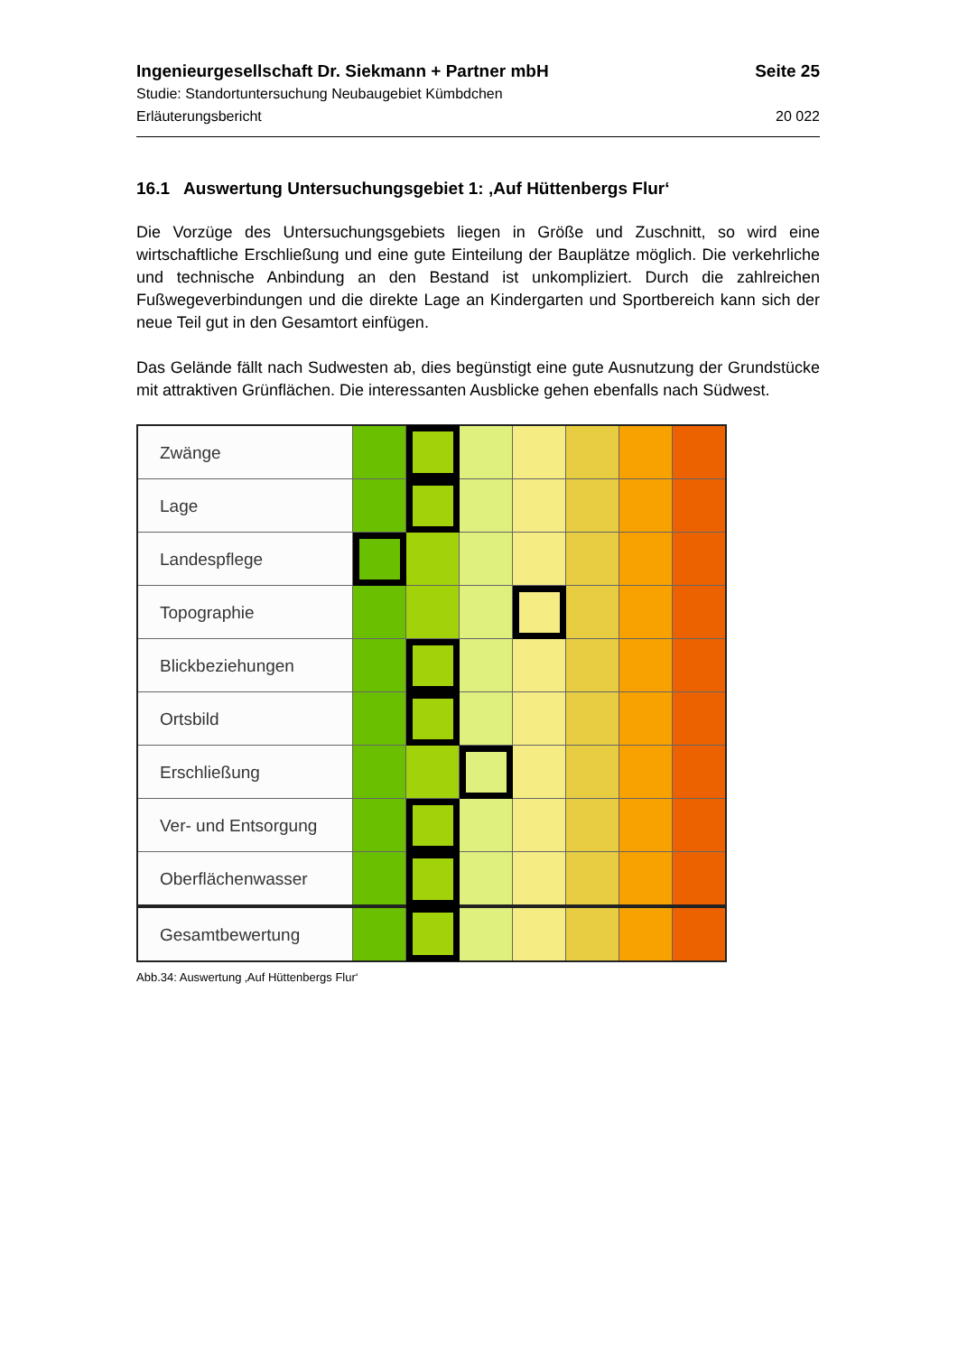Ingenieurgesellschaft Dr. Siekmann + Partner mbH Seite 25
Studie: Standortuntersuchung Neubaugebiet Kümbdchen
Erläuterungsbericht 20 022
16.1 Auswertung Untersuchungsgebiet 1: ‚Auf Hüttenbergs Flur‘
Die Vorzüge des Untersuchungsgebiets liegen in Größe und Zuschnitt, so wird eine wirtschaftliche Erschließung und eine gute Einteilung der Bauplätze möglich. Die verkehrliche und technische Anbindung an den Bestand ist unkompliziert. Durch die zahlreichen Fußwegeverbindungen und die direkte Lage an Kindergarten und Sportbereich kann sich der neue Teil gut in den Gesamtort einfügen.
Das Gelände fällt nach Sudwesten ab, dies begünstigt eine gute Ausnutzung der Grundstücke mit attraktiven Grünflächen. Die interessanten Ausblicke gehen ebenfalls nach Südwest.
| Zwänge | | | | | | | |
| Lage | | | | | | | |
| Landespflege | | | | | | | |
| Topographie | | | | | | | |
| Blickbeziehungen | | | | | | | |
| Ortsbild | | | | | | | |
| Erschließung | | | | | | | |
| Ver- und Entsorgung | | | | | | | |
| Oberflächenwasser | | | | | | | |
| Gesamtbewertung | | | | | | | |
Abb.34: Auswertung ‚Auf Hüttenbergs Flur‘